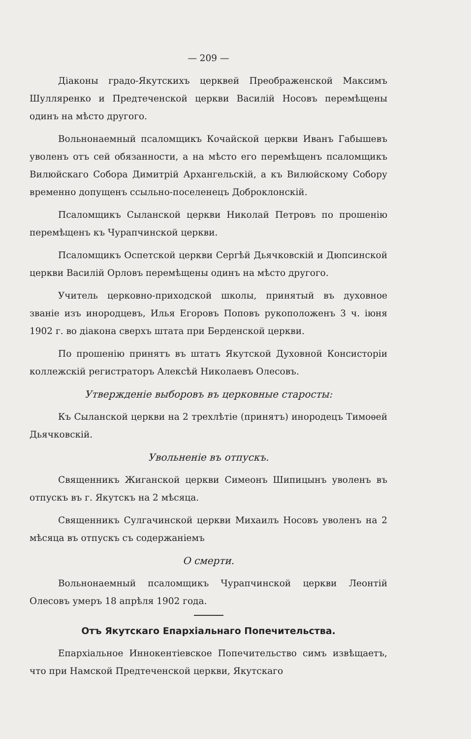— 209 —
Діаконы градо-Якутскихъ церквей Преображенской Максимъ Шулляренко и Предтеченской церкви Василій Носовъ перемѣщены одинъ на мѣсто другого.
Вольнонаемный псаломщикъ Кочайской церкви Иванъ Габышевъ уволенъ отъ сей обязанности, а на мѣсто его перемѣщенъ псаломщикъ Вилюйскаго Собора Димитрій Архангельскій, а къ Вилюйскому Собору временно допущенъ ссыльно-поселенецъ Доброклонскій.
Псаломщикъ Сыланской церкви Николай Петровъ по прошенію перемѣщенъ къ Чурапчинской церкви.
Псаломщикъ Оспетской церкви Сергѣй Дьячковскій и Дюпсинской церкви Василій Орловъ перемѣщены одинъ на мѣсто другого.
Учитель церковно-приходской школы, принятый въ духовное званіе изъ инородцевъ, Илья Егоровъ Поповъ рукоположенъ 3 ч. іюня 1902 г. во діакона сверхъ штата при Берденской церкви.
По прошенію принятъ въ штатъ Якутской Духовной Консисторіи коллежскій регистраторъ Алексѣй Николаевъ Олесовъ.
Утвержденіе выборовъ въ церковные старосты:
Къ Сыланской церкви на 2 трехлѣтіе (принятъ) инородецъ Тимоѳей Дьячковскій.
Увольненіе въ отпускъ.
Священникъ Жиганской церкви Симеонъ Шипицынъ уволенъ въ отпускъ въ г. Якутскъ на 2 мѣсяца.
Священникъ Сулгачинской церкви Михаилъ Носовъ уволенъ на 2 мѣсяца въ отпускъ съ содержаніемъ
О смерти.
Вольнонаемный псаломщикъ Чурапчинской церкви Леонтій Олесовъ умеръ 18 апрѣля 1902 года.
Отъ Якутскаго Епархіальнаго Попечительства.
Епархіальное Иннокентіевское Попечительство симъ извѣщаетъ, что при Намской Предтеченской церкви, Якутскаго